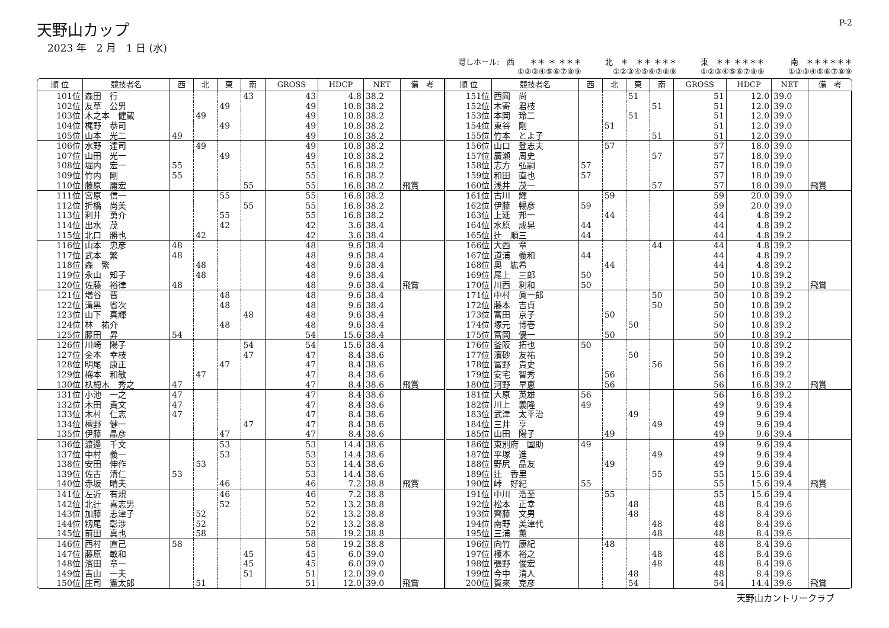天野山カップ
2023 年　2 月　1 日 (水)
P-2
隠しホール:　西　　＊＊ ＊ ＊＊＊
①②③④⑤⑥⑦⑧⑨
北　＊　＊＊ ＊＊＊
①②③④⑤⑥⑦⑧⑨
東　＊＊ ＊＊＊＊
①②③④⑤⑥⑦⑧⑨
南　＊＊＊＊＊＊
①②③④⑤⑥⑦⑧⑨
| 順 位 | 競技者名 | 西 | 北 | 東 | 南 | GROSS | HDCP | NET | 備 考 |
| --- | --- | --- | --- | --- | --- | --- | --- | --- | --- |
| 101位 | 森田 行 | | | | 43 | 43 | 4.8 | 38.2 | |
| 102位 | 友草 公男 | | | 49 | | 49 | 10.8 | 38.2 | |
| 103位 | 木之本 健蔵 | | 49 | | | 49 | 10.8 | 38.2 | |
| 104位 | 梶野 恭司 | | | 49 | | 49 | 10.8 | 38.2 | |
| 105位 | 山本 光二 | 49 | | | | 49 | 10.8 | 38.2 | |
| 106位 | 水野 達司 | | 49 | | | 49 | 10.8 | 38.2 | |
| 107位 | 山田 光一 | | | 49 | | 49 | 10.8 | 38.2 | |
| 108位 | 堀内 宏一 | 55 | | | | 55 | 16.8 | 38.2 | |
| 109位 | 竹内 剛 | 55 | | | | 55 | 16.8 | 38.2 | |
| 110位 | 藤原 庸宏 | | | | 55 | 55 | 16.8 | 38.2 | 飛賞 |
| 111位 | 宮原 信一 | | | 55 | | 55 | 16.8 | 38.2 | |
| 112位 | 折橋 尚美 | | | | 55 | 55 | 16.8 | 38.2 | |
| 113位 | 利井 勇介 | | | 55 | | 55 | 16.8 | 38.2 | |
| 114位 | 出水 茂 | | | 42 | | 42 | 3.6 | 38.4 | |
| 115位 | 北口 勝也 | | 42 | | | 42 | 3.6 | 38.4 | |
| 116位 | 山本 忠彦 | 48 | | | | 48 | 9.6 | 38.4 | |
| 117位 | 武本 繁 | 48 | | | | 48 | 9.6 | 38.4 | |
| 118位 | 森 繁 | | 48 | | | 48 | 9.6 | 38.4 | |
| 119位 | 永山 知子 | | 48 | | | 48 | 9.6 | 38.4 | |
| 120位 | 佐藤 裕律 | 48 | | | | 48 | 9.6 | 38.4 | 飛賞 |
| 121位 | 増谷 晋 | | | 48 | | 48 | 9.6 | 38.4 | |
| 122位 | 溝黒 省次 | | | 48 | | 48 | 9.6 | 38.4 | |
| 123位 | 山下 真輝 | | | | 48 | 48 | 9.6 | 38.4 | |
| 124位 | 林 祐介 | | | 48 | | 48 | 9.6 | 38.4 | |
| 125位 | 藤田 昇 | 54 | | | | 54 | 15.6 | 38.4 | |
| 126位 | 川崎 陽子 | | | | 54 | 54 | 15.6 | 38.4 | |
| 127位 | 金本 幸枝 | | | | 47 | 47 | 8.4 | 38.6 | |
| 128位 | 明尾 康正 | | | 47 | | 47 | 8.4 | 38.6 | |
| 129位 | 梅本 和敏 | | 47 | | | 47 | 8.4 | 38.6 | |
| 130位 | 杁栂木 秀之 | 47 | | | | 47 | 8.4 | 38.6 | 飛賞 |
| 131位 | 小池 一之 | 47 | | | | 47 | 8.4 | 38.6 | |
| 132位 | 木田 貴文 | 47 | | | | 47 | 8.4 | 38.6 | |
| 133位 | 木村 仁志 | 47 | | | | 47 | 8.4 | 38.6 | |
| 134位 | 檀野 健一 | | | | 47 | 47 | 8.4 | 38.6 | |
| 135位 | 伊藤 晶彦 | | | 47 | | 47 | 8.4 | 38.6 | |
| 136位 | 渡邊 千文 | | | 53 | | 53 | 14.4 | 38.6 | |
| 137位 | 中村 義一 | | | 53 | | 53 | 14.4 | 38.6 | |
| 138位 | 安田 伸作 | | 53 | | | 53 | 14.4 | 38.6 | |
| 139位 | 佐古 清仁 | 53 | | | | 53 | 14.4 | 38.6 | |
| 140位 | 赤坂 晴夫 | | | 46 | | 46 | 7.2 | 38.8 | 飛賞 |
| 141位 | 左近 有規 | | | 46 | | 46 | 7.2 | 38.8 | |
| 142位 | 北辻 喜志男 | | | 52 | | 52 | 13.2 | 38.8 | |
| 143位 | 加藤 志津子 | | 52 | | | 52 | 13.2 | 38.8 | |
| 144位 | 籾尾 彰涉 | | 52 | | | 52 | 13.2 | 38.8 | |
| 145位 | 前田 真也 | | 58 | | | 58 | 19.2 | 38.8 | |
| 146位 | 西村 直己 | 58 | | | | 58 | 19.2 | 38.8 | |
| 147位 | 藤原 敏和 | | | | 45 | 45 | 6.0 | 39.0 | |
| 148位 | 濱田 章一 | | | | 45 | 45 | 6.0 | 39.0 | |
| 149位 | 吉山 一夫 | | | | 51 | 51 | 12.0 | 39.0 | |
| 150位 | 庄司 憲太郎 | | 51 | | | 51 | 12.0 | 39.0 | 飛賞 |
| 順 位 | 競技者名 | 西 | 北 | 東 | 南 | GROSS | HDCP | NET | 備 考 |
| --- | --- | --- | --- | --- | --- | --- | --- | --- | --- |
| 151位 | 西岡 尚 | | | 51 | | 51 | 12.0 | 39.0 | |
| 152位 | 木寄 君枝 | | | | 51 | 51 | 12.0 | 39.0 | |
| 153位 | 本岡 玲二 | | | 51 | | 51 | 12.0 | 39.0 | |
| 154位 | 東谷 剛 | | 51 | | | 51 | 12.0 | 39.0 | |
| 155位 | 竹本 とよ子 | | | | 51 | 51 | 12.0 | 39.0 | |
| 156位 | 山口 登志夫 | | 57 | | | 57 | 18.0 | 39.0 | |
| 157位 | 廣瀬 周史 | | | | 57 | 57 | 18.0 | 39.0 | |
| 158位 | 志方 弘嗣 | 57 | | | | 57 | 18.0 | 39.0 | |
| 159位 | 和田 直也 | 57 | | | | 57 | 18.0 | 39.0 | |
| 160位 | 浅井 茂一 | | | | 57 | 57 | 18.0 | 39.0 | 飛賞 |
| 161位 | 古川 輝 | | 59 | | | 59 | 20.0 | 39.0 | |
| 162位 | 伊藤 暢彦 | 59 | | | | 59 | 20.0 | 39.0 | |
| 163位 | 上延 邦一 | | 44 | | | 44 | 4.8 | 39.2 | |
| 164位 | 水原 成晃 | 44 | | | | 44 | 4.8 | 39.2 | |
| 165位 | 辻 順三 | 44 | | | | 44 | 4.8 | 39.2 | |
| 166位 | 大西 章 | | | | 44 | 44 | 4.8 | 39.2 | |
| 167位 | 道浦 義和 | 44 | | | | 44 | 4.8 | 39.2 | |
| 168位 | 奥 紘希 | | 44 | | | 44 | 4.8 | 39.2 | |
| 169位 | 尾上 三郎 | 50 | | | | 50 | 10.8 | 39.2 | |
| 170位 | 川西 利和 | 50 | | | | 50 | 10.8 | 39.2 | 飛賞 |
| 171位 | 中村 眞一郎 | | | | 50 | 50 | 10.8 | 39.2 | |
| 172位 | 藤本 吉貞 | | | | 50 | 50 | 10.8 | 39.2 | |
| 173位 | 富田 京子 | | 50 | | | 50 | 10.8 | 39.2 | |
| 174位 | 塚元 博壱 | | | 50 | | 50 | 10.8 | 39.2 | |
| 175位 | 冨岡 優一 | | 50 | | | 50 | 10.8 | 39.2 | |
| 176位 | 釜阪 拓也 | 50 | | | | 50 | 10.8 | 39.2 | |
| 177位 | 濱砂 友祐 | | | 50 | | 50 | 10.8 | 39.2 | |
| 178位 | 冨野 貴史 | | | | 56 | 56 | 16.8 | 39.2 | |
| 179位 | 安宅 智秀 | | 56 | | | 56 | 16.8 | 39.2 | |
| 180位 | 河野 早恵 | | 56 | | | 56 | 16.8 | 39.2 | 飛賞 |
| 181位 | 大原 英雄 | 56 | | | | 56 | 16.8 | 39.2 | |
| 182位 | 川上 義隆 | 49 | | | | 49 | 9.6 | 39.4 | |
| 183位 | 武津 太平治 | | | 49 | | 49 | 9.6 | 39.4 | |
| 184位 | 三井 亨 | | | | 49 | 49 | 9.6 | 39.4 | |
| 185位 | 山田 陽子 | | 49 | | | 49 | 9.6 | 39.4 | |
| 186位 | 東別府 国助 | 49 | | | | 49 | 9.6 | 39.4 | |
| 187位 | 平塚 進 | | | | 49 | 49 | 9.6 | 39.4 | |
| 188位 | 野尻 晶友 | | 49 | | | 49 | 9.6 | 39.4 | |
| 189位 | 辻 香里 | | | | 55 | 55 | 15.6 | 39.4 | |
| 190位 | 峠 好紀 | 55 | | | | 55 | 15.6 | 39.4 | 飛賞 |
| 191位 | 中川 浩至 | | 55 | | | 55 | 15.6 | 39.4 | |
| 192位 | 松本 正幸 | | | 48 | | 48 | 8.4 | 39.6 | |
| 193位 | 齊藤 文男 | | | 48 | | 48 | 8.4 | 39.6 | |
| 194位 | 南野 美津代 | | | | 48 | 48 | 8.4 | 39.6 | |
| 195位 | 三浦 薫 | | | | 48 | 48 | 8.4 | 39.6 | |
| 196位 | 向竹 康紀 | | 48 | | | 48 | 8.4 | 39.6 | |
| 197位 | 榎本 裕之 | | | | 48 | 48 | 8.4 | 39.6 | |
| 198位 | 張野 俊宏 | | | | 48 | 48 | 8.4 | 39.6 | |
| 199位 | 今中 清人 | | | 48 | | 48 | 8.4 | 39.6 | |
| 200位 | 賀來 克彦 | | | 54 | | 54 | 14.4 | 39.6 | 飛賞 |
天野山カントリークラブ